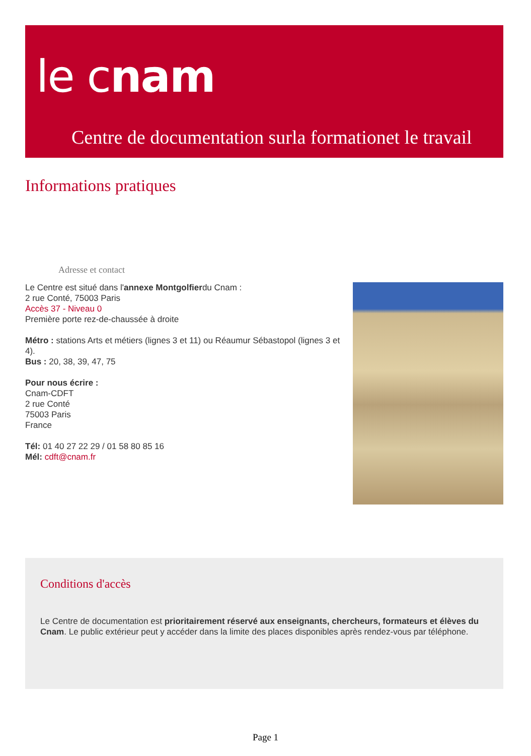le cnam
Centre de documentation surla formationet le travail
Informations pratiques
Adresse et contact
Le Centre est situé dans l'annexe Montgolfierdu Cnam :
2 rue Conté, 75003 Paris
Accès 37 - Niveau 0
Première porte rez-de-chaussée à droite
Métro : stations Arts et métiers (lignes 3 et 11) ou Réaumur Sébastopol (lignes 3 et 4).
Bus : 20, 38, 39, 47, 75
Pour nous écrire :
Cnam-CDFT
2 rue Conté
75003 Paris
France
Tél: 01 40 27 22 29 / 01 58 80 85 16
Mél: cdft@cnam.fr
Conditions d'accès
Le Centre de documentation est prioritairement réservé aux enseignants, chercheurs, formateurs et élèves du Cnam. Le public extérieur peut y accéder dans la limite des places disponibles après rendez-vous par téléphone.
Page 1